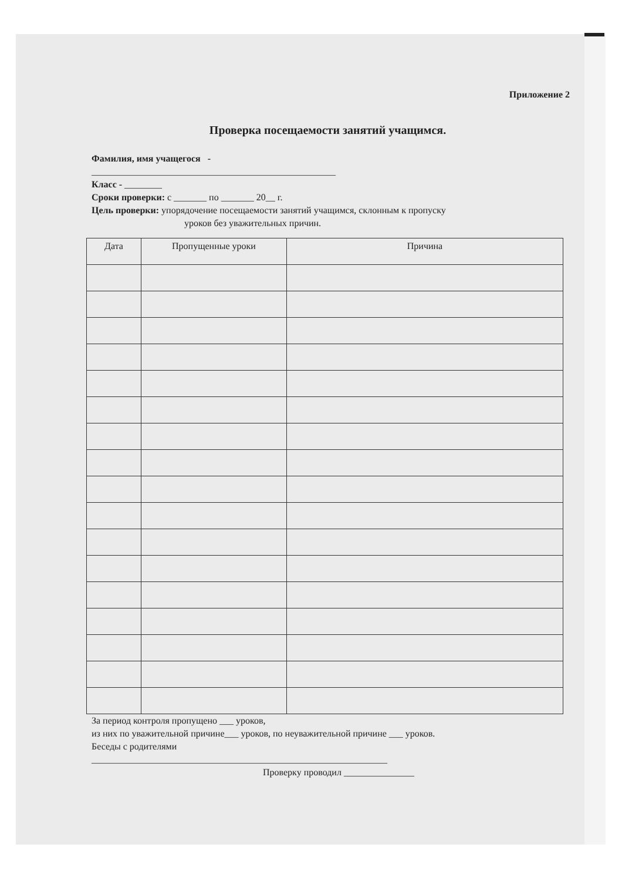Приложение 2
Проверка посещаемости занятий учащимся.
Фамилия, имя учащегося -
____________________________________________________
Класс - ________
Сроки проверки: с _______ по _______ 20__ г.
Цель проверки: упорядочение посещаемости занятий учащимся, склонным к пропуску
уроков без уважительных причин.
| Дата | Пропущенные уроки | Причина |
| --- | --- | --- |
За период контроля пропущено ___ уроков,
из них по уважительной причине___ уроков, по неуважительной причине ___ уроков.
Беседы с родителями
_______________________________________________________________
Проверку проводил _______________